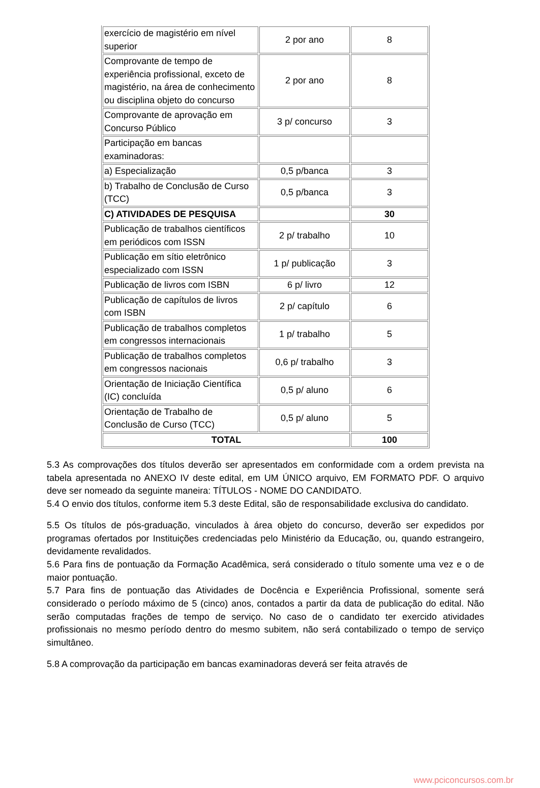| exercício de magistério em nível superior | 2 por ano | 8 |
| Comprovante de tempo de experiência profissional, exceto de magistério, na área de conhecimento ou disciplina objeto do concurso | 2 por ano | 8 |
| Comprovante de aprovação em Concurso Público | 3 p/ concurso | 3 |
| Participação em bancas examinadoras: | | |
| a) Especialização | 0,5 p/banca | 3 |
| b) Trabalho de Conclusão de Curso (TCC) | 0,5 p/banca | 3 |
| C) ATIVIDADES DE PESQUISA | | 30 |
| Publicação de trabalhos científicos em periódicos com ISSN | 2 p/ trabalho | 10 |
| Publicação em sítio eletrônico especializado com ISSN | 1 p/ publicação | 3 |
| Publicação de livros com ISBN | 6 p/ livro | 12 |
| Publicação de capítulos de livros com ISBN | 2 p/ capítulo | 6 |
| Publicação de trabalhos completos em congressos internacionais | 1 p/ trabalho | 5 |
| Publicação de trabalhos completos em congressos nacionais | 0,6 p/ trabalho | 3 |
| Orientação de Iniciação Científica (IC) concluída | 0,5 p/ aluno | 6 |
| Orientação de Trabalho de Conclusão de Curso (TCC) | 0,5 p/ aluno | 5 |
| TOTAL | | 100 |
5.3 As comprovações dos títulos deverão ser apresentados em conformidade com a ordem prevista na tabela apresentada no ANEXO IV deste edital, em UM ÚNICO arquivo, EM FORMATO PDF. O arquivo deve ser nomeado da seguinte maneira: TÍTULOS - NOME DO CANDIDATO.
5.4 O envio dos títulos, conforme item 5.3 deste Edital, são de responsabilidade exclusiva do candidato.
5.5 Os títulos de pós-graduação, vinculados à área objeto do concurso, deverão ser expedidos por programas ofertados por Instituições credenciadas pelo Ministério da Educação, ou, quando estrangeiro, devidamente revalidados.
5.6 Para fins de pontuação da Formação Acadêmica, será considerado o título somente uma vez e o de maior pontuação.
5.7 Para fins de pontuação das Atividades de Docência e Experiência Profissional, somente será considerado o período máximo de 5 (cinco) anos, contados a partir da data de publicação do edital. Não serão computadas frações de tempo de serviço. No caso de o candidato ter exercido atividades profissionais no mesmo período dentro do mesmo subitem, não será contabilizado o tempo de serviço simultâneo.
5.8 A comprovação da participação em bancas examinadoras deverá ser feita através de
www.pciconcursos.com.br